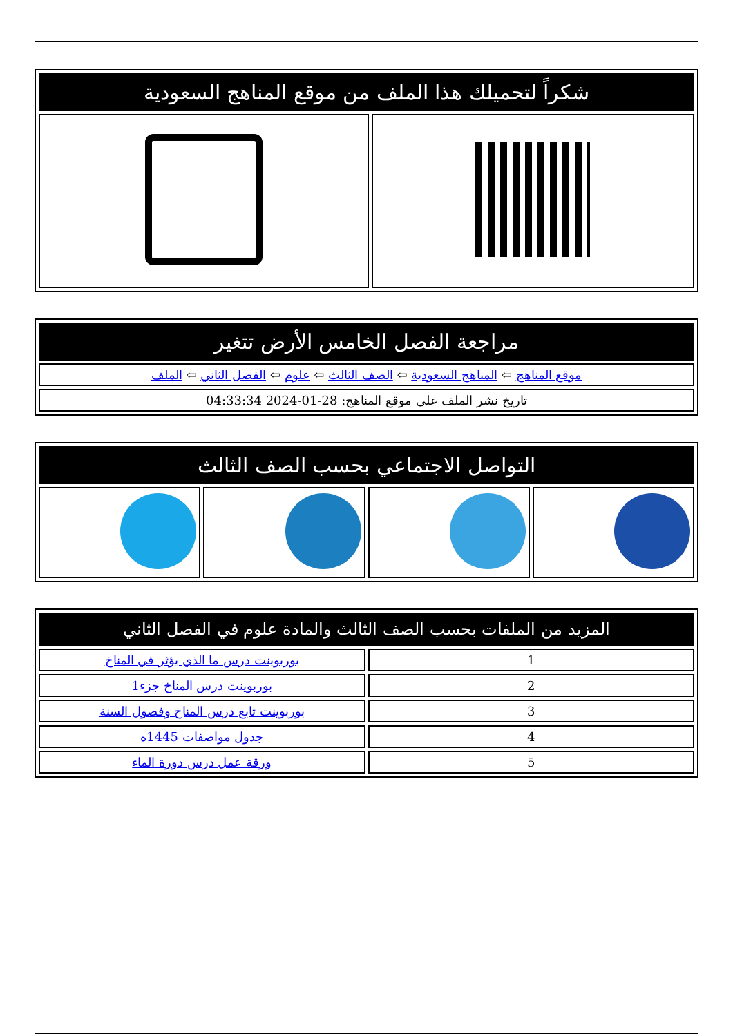| شكراً لتحميلك هذا الملف من موقع المناهج السعودية | |
| --- | --- |
| مراجعة الفصل الخامس الأرض تتغير |
| --- |
| موقع المناهج ⇦ المناهج السعودية ⇦ الصف الثالث ⇦ علوم ⇦ الفصل الثاني ⇦ الملف |
| تاريخ نشر الملف على موقع المناهج: 28-01-2024 04:33:34 |
| التواصل الاجتماعي بحسب الصف الثالث | | | |
| --- | --- | --- | --- |
| المزيد من الملفات بحسب الصف الثالث والمادة علوم في الفصل الثاني | |
| --- | --- |
| 1 | بوربوينت درس ما الذي يؤثر في المناخ |
| 2 | بوربوينت درس المناخ جزء1 |
| 3 | بوربوينت تابع درس المناخ وفصول السنة |
| 4 | جدول مواصفات 1445ه |
| 5 | ورقة عمل درس دورة الماء |